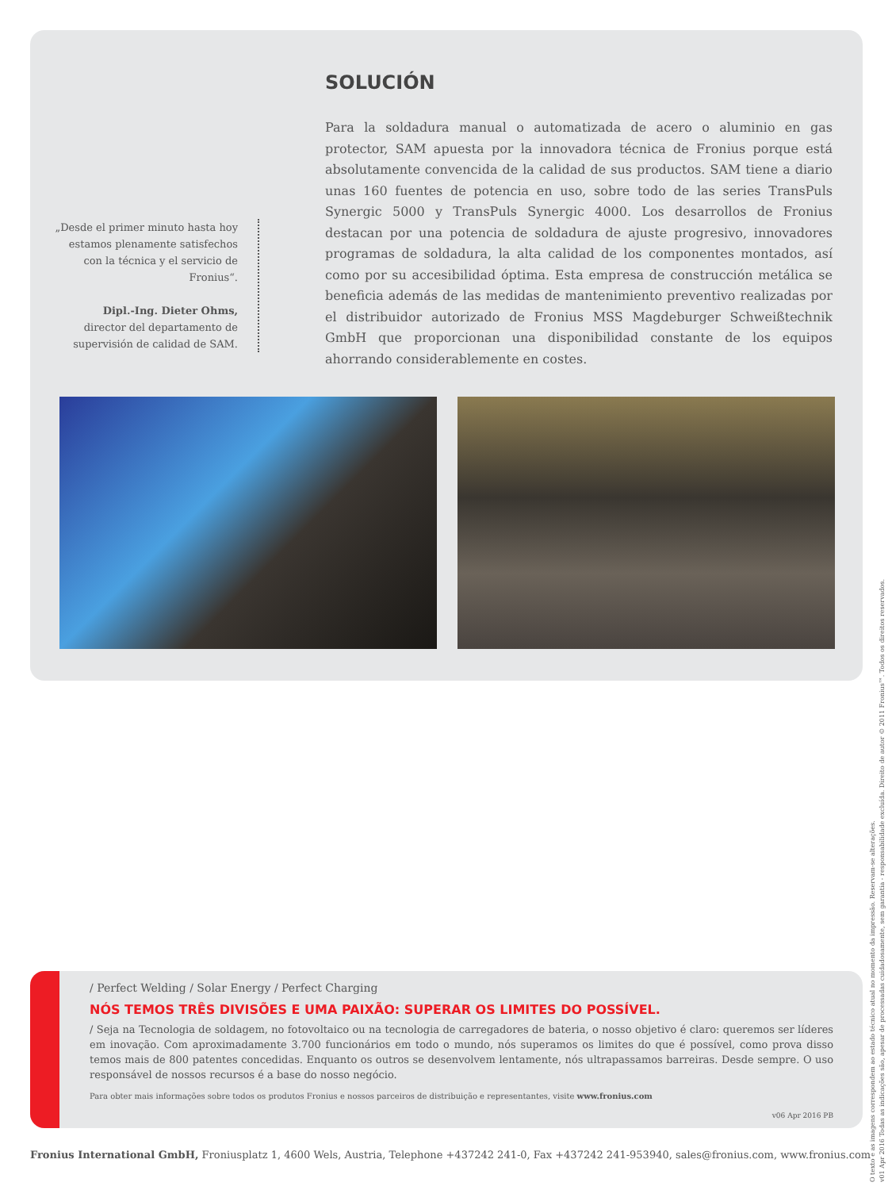„Desde el primer minuto hasta hoy estamos plenamente satisfechos con la técnica y el servicio de Fronius“.
Dipl.-Ing. Dieter Ohms,
director del departamento de supervisión de calidad de SAM.
SOLUCIÓN
Para la soldadura manual o automatizada de acero o aluminio en gas protector, SAM apuesta por la innovadora técnica de Fronius porque está absolutamente convencida de la calidad de sus productos. SAM tiene a diario unas 160 fuentes de potencia en uso, sobre todo de las series TransPuls Synergic 5000 y TransPuls Synergic 4000. Los desarrollos de Fronius destacan por una potencia de soldadura de ajuste progresivo, innovadores programas de soldadura, la alta calidad de los componentes montados, así como por su accesibilidad óptima. Esta empresa de construcción metálica se beneficia además de las medidas de mantenimiento preventivo realizadas por el distribuidor autorizado de Fronius MSS Magdeburger Schweißtechnik GmbH que proporcionan una disponibilidad constante de los equipos ahorrando considerablemente en costes.
/ Perfect Welding / Solar Energy / Perfect Charging
NÓS TEMOS TRÊS DIVISÕES E UMA PAIXÃO: SUPERAR OS LIMITES DO POSSÍVEL.
/ Seja na Tecnologia de soldagem, no fotovoltaico ou na tecnologia de carregadores de bateria, o nosso objetivo é claro: queremos ser líderes em inovação. Com aproximadamente 3.700 funcionários em todo o mundo, nós superamos os limites do que é possível, como prova disso temos mais de 800 patentes concedidas. Enquanto os outros se desenvolvem lentamente, nós ultrapassamos barreiras. Desde sempre. O uso responsável de nossos recursos é a base do nosso negócio.
Para obter mais informações sobre todos os produtos Fronius e nossos parceiros de distribuição e representantes, visite www.fronius.com
v06 Apr 2016 PB
Fronius International GmbH, Froniusplatz 1, 4600 Wels, Austria, Telephone +437242 241-0, Fax +437242 241-953940, sales@fronius.com, www.fronius.com
O texto e as imagens correspondem ao estado técnico atual no momento da impressão. Reservam-se alterações.
v01 Apr 2016 Todas as indicações são, apesar de processadas cuidadosamente, sem garantia - responsabilidade excluída. Direito de autor © 2011 Fronius™. Todos os direitos reservados.